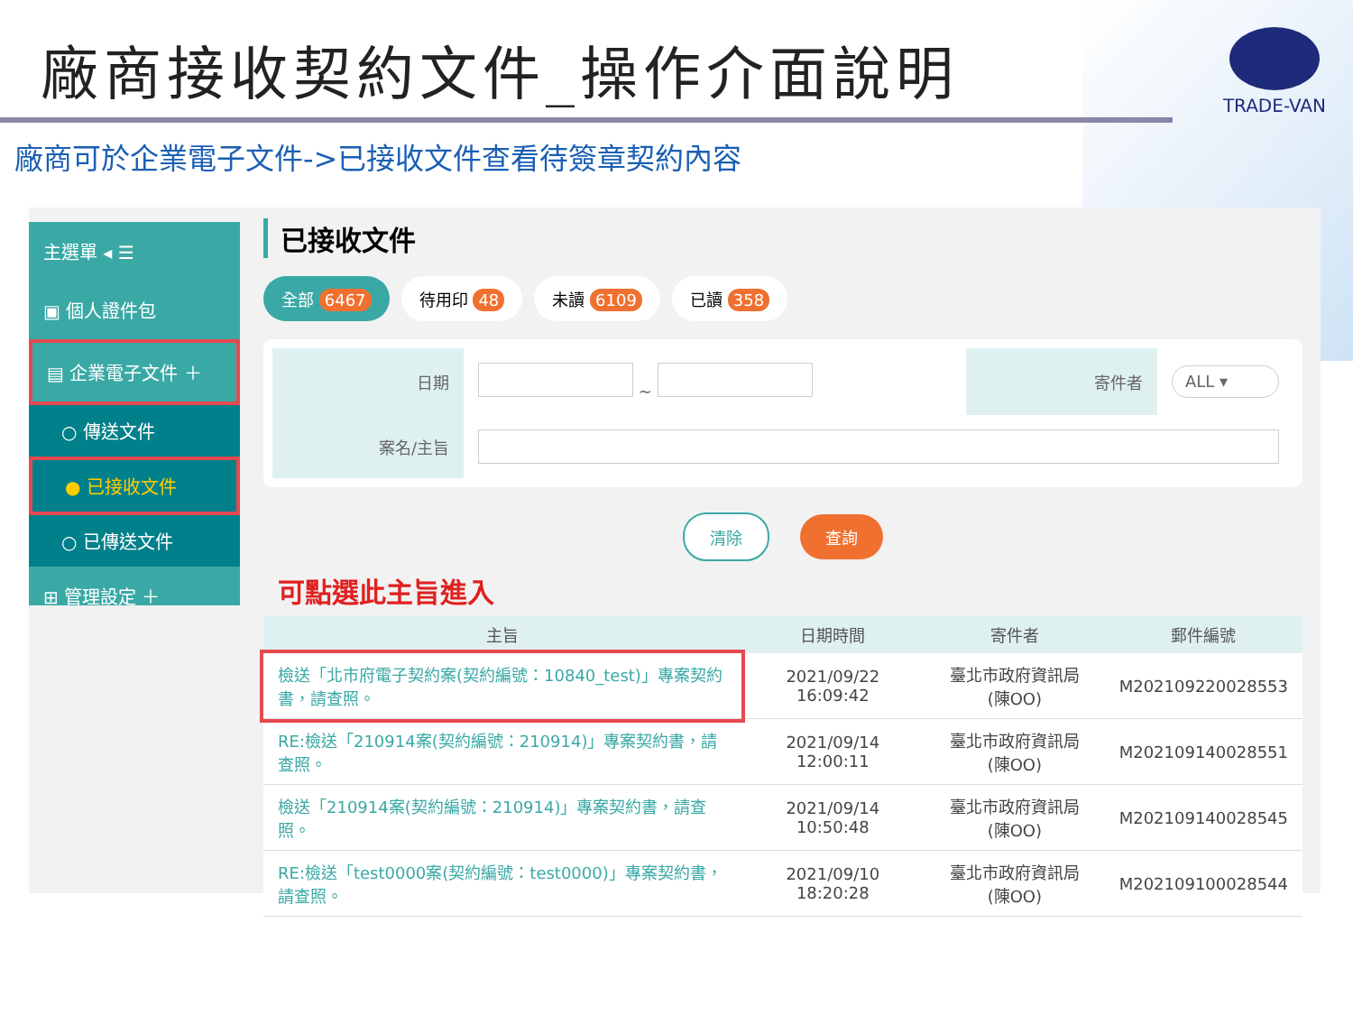廠商接收契約文件_操作介面說明
TRADE-VAN
廠商可於企業電子文件->已接收文件查看待簽章契約內容
主選單 ◂ ☰
▣ 個人證件包
▤ 企業電子文件 ＋
○ 傳送文件
● 已接收文件
○ 已傳送文件
⊞ 管理設定 ＋
已接收文件
全部 6467 待用印 48 未讀 6109 已讀 358
| 日期 | ~ | 寄件者 | ALL ▾ |
| 案名/主旨 | | | |
清除 查詢
可點選此主旨進入
| 主旨 | 日期時間 | 寄件者 | 郵件編號 |
| --- | --- | --- | --- |
| 檢送「北市府電子契約案(契約編號：10840_test)」專案契約書，請查照。 | 2021/09/22 16:09:42 | 臺北市政府資訊局(陳OO) | M202109220028553 |
| RE:檢送「210914案(契約編號：210914)」專案契約書，請查照。 | 2021/09/14 12:00:11 | 臺北市政府資訊局(陳OO) | M202109140028551 |
| 檢送「210914案(契約編號：210914)」專案契約書，請查照。 | 2021/09/14 10:50:48 | 臺北市政府資訊局(陳OO) | M202109140028545 |
| RE:檢送「test0000案(契約編號：test0000)」專案契約書，請查照。 | 2021/09/10 18:20:28 | 臺北市政府資訊局(陳OO) | M202109100028544 |